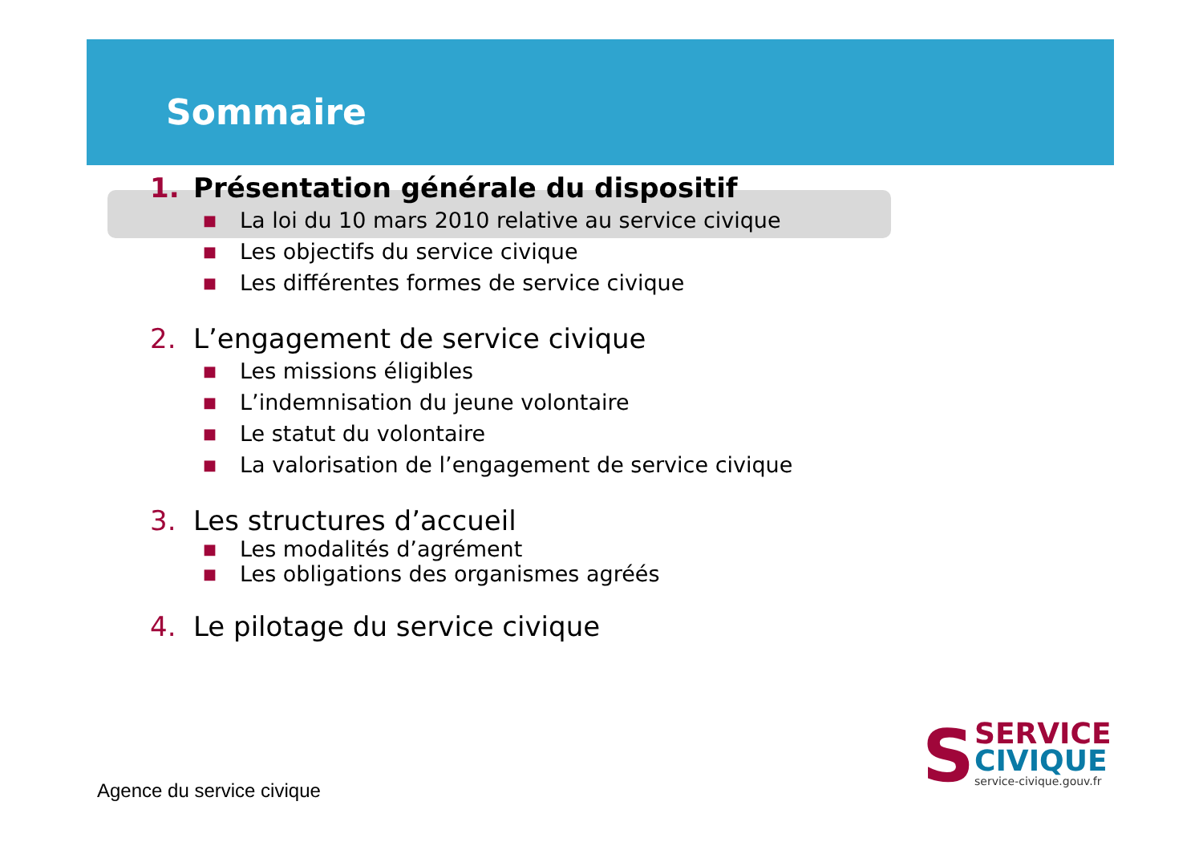Sommaire
1. Présentation générale du dispositif
■ La loi du 10 mars 2010 relative au service civique
■ Les objectifs du service civique
■ Les différentes formes de service civique
2. L’engagement de service civique
■ Les missions éligibles
■ L’indemnisation du jeune volontaire
■ Le statut du volontaire
■ La valorisation de l’engagement de service civique
3. Les structures d’accueil
■ Les modalités d’agrément
■ Les obligations des organismes agréés
4. Le pilotage du service civique
Agence du service civique
S
SERVICE
CIVIQUE
service-civique.gouv.fr